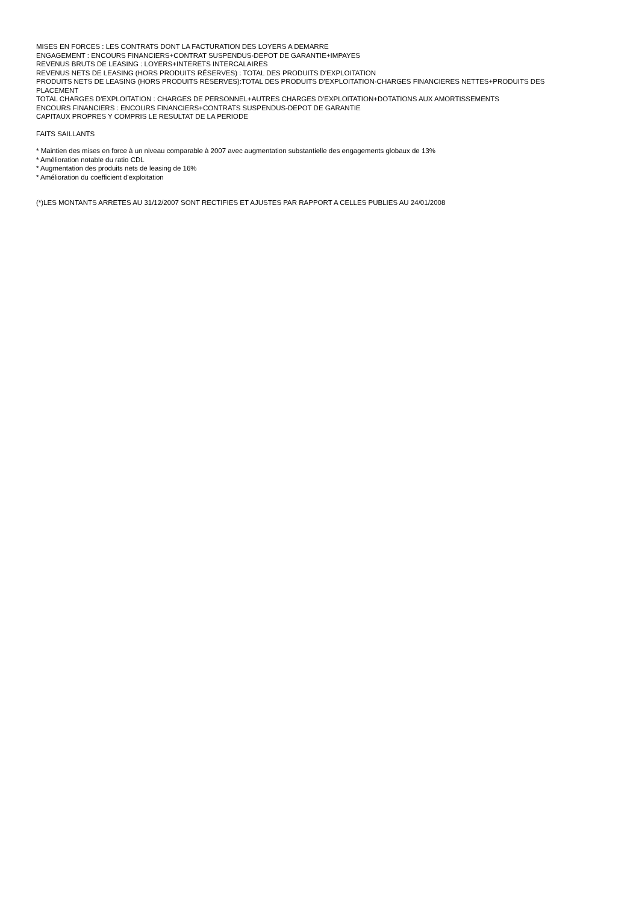MISES EN FORCES : LES CONTRATS DONT LA FACTURATION DES LOYERS A DEMARRE
ENGAGEMENT : ENCOURS FINANCIERS+CONTRAT SUSPENDUS-DEPOT DE GARANTIE+IMPAYES
REVENUS BRUTS DE LEASING : LOYERS+INTERETS INTERCALAIRES
REVENUS NETS DE LEASING (HORS PRODUITS RÉSERVES) : TOTAL DES PRODUITS D'EXPLOITATION
PRODUITS NETS DE LEASING (HORS PRODUITS RÉSERVES):TOTAL DES PRODUITS D'EXPLOITATION-CHARGES FINANCIERES NETTES+PRODUITS DES PLACEMENT
TOTAL CHARGES D'EXPLOITATION : CHARGES DE PERSONNEL+AUTRES CHARGES D'EXPLOITATION+DOTATIONS AUX AMORTISSEMENTS
ENCOURS FINANCIERS : ENCOURS FINANCIERS+CONTRATS SUSPENDUS-DEPOT DE GARANTIE
CAPITAUX PROPRES Y COMPRIS LE RESULTAT DE LA PERIODE
FAITS SAILLANTS
* Maintien des mises en force à un niveau comparable à 2007 avec augmentation substantielle des engagements globaux de 13%
* Amélioration notable du ratio CDL
* Augmentation des produits nets de leasing de 16%
* Amélioration du coefficient d'exploitation
(*)LES MONTANTS ARRETES AU 31/12/2007 SONT RECTIFIES ET AJUSTES PAR RAPPORT A CELLES PUBLIES AU 24/01/2008